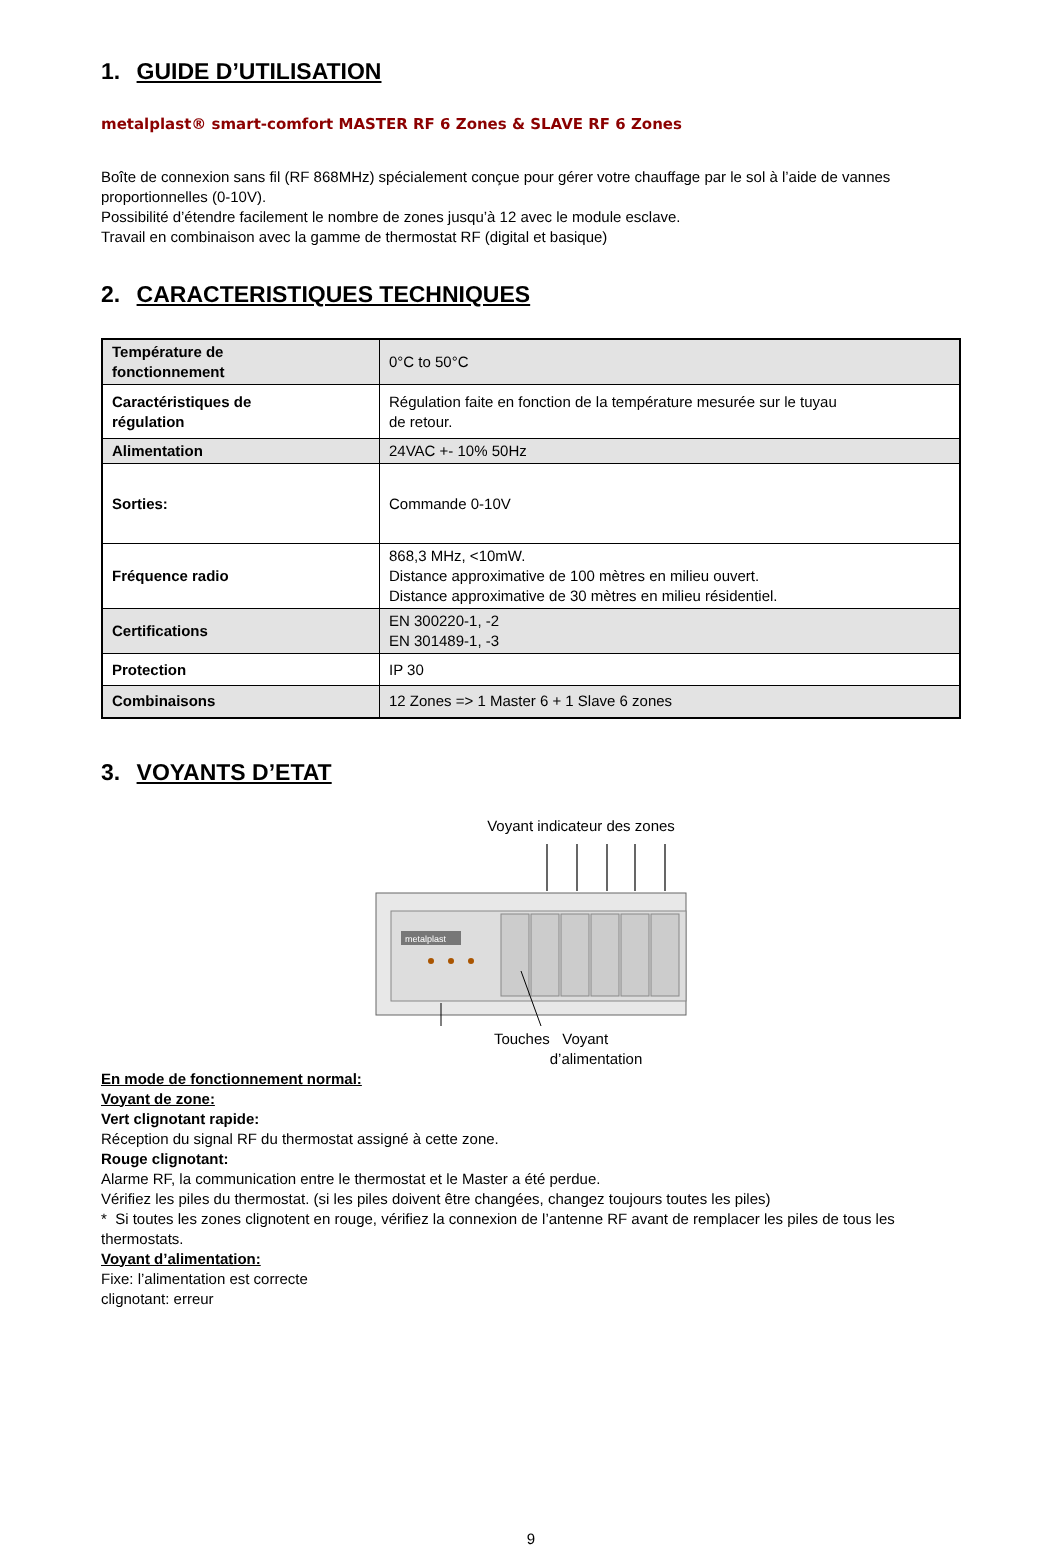1. GUIDE D’UTILISATION
metalplast® smart-comfort MASTER RF 6 Zones & SLAVE RF 6 Zones
Boîte de connexion sans fil (RF 868MHz) spécialement conçue pour gérer votre chauffage par le sol à l’aide de vannes proportionnelles (0-10V).
Possibilité d’étendre facilement le nombre de zones jusqu’à 12 avec le module esclave.
Travail en combinaison avec la gamme de thermostat RF (digital et basique)
2. CARACTERISTIQUES TECHNIQUES
| Température de fonctionnement | 0°C to 50°C |
| Caractéristiques de régulation | Régulation faite en fonction de la température mesurée sur le tuyau de retour. |
| Alimentation | 24VAC +- 10% 50Hz |
| Sorties: | Commande 0-10V |
| Fréquence radio | 868,3 MHz, <10mW. Distance approximative de 100 mètres en milieu ouvert. Distance approximative de 30 mètres en milieu résidentiel. |
| Certifications | EN 300220-1, -2 EN 301489-1, -3 |
| Protection | IP 30 |
| Combinaisons | 12 Zones => 1 Master 6 + 1 Slave 6 zones |
3. VOYANTS D’ETAT
Voyant indicateur des zones
metalplast
Touches Voyant
d’alimentation
En mode de fonctionnement normal:
Voyant de zone:
Vert clignotant rapide:
Réception du signal RF du thermostat assigné à cette zone.
Rouge clignotant:
Alarme RF, la communication entre le thermostat et le Master a été perdue.
Vérifiez les piles du thermostat. (si les piles doivent être changées, changez toujours toutes les piles)
* Si toutes les zones clignotent en rouge, vérifiez la connexion de l’antenne RF avant de remplacer les piles de tous les thermostats.
Voyant d’alimentation:
Fixe: l’alimentation est correcte
clignotant: erreur
9